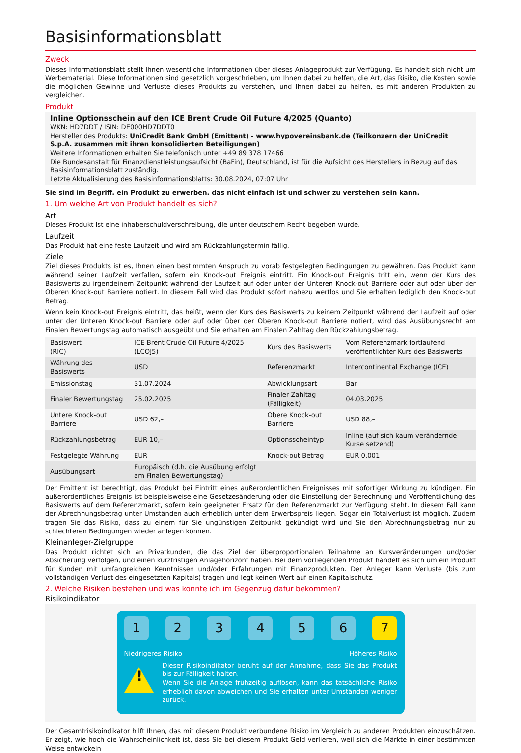Basisinformationsblatt
Zweck
Dieses Informationsblatt stellt Ihnen wesentliche Informationen über dieses Anlageprodukt zur Verfügung. Es handelt sich nicht um Werbematerial. Diese Informationen sind gesetzlich vorgeschrieben, um Ihnen dabei zu helfen, die Art, das Risiko, die Kosten sowie die möglichen Gewinne und Verluste dieses Produkts zu verstehen, und Ihnen dabei zu helfen, es mit anderen Produkten zu vergleichen.
Produkt
Inline Optionsschein auf den ICE Brent Crude Oil Future 4/2025 (Quanto)
WKN: HD7DDT / ISIN: DE000HD7DDT0
Hersteller des Produkts: UniCredit Bank GmbH (Emittent) - www.hypovereinsbank.de (Teilkonzern der UniCredit S.p.A. zusammen mit ihren konsolidierten Beteiligungen)
Weitere Informationen erhalten Sie telefonisch unter +49 89 378 17466
Die Bundesanstalt für Finanzdienstleistungsaufsicht (BaFin), Deutschland, ist für die Aufsicht des Herstellers in Bezug auf das Basisinformationsblatt zuständig.
Letzte Aktualisierung des Basisinformationsblatts: 30.08.2024, 07:07 Uhr
Sie sind im Begriff, ein Produkt zu erwerben, das nicht einfach ist und schwer zu verstehen sein kann.
1. Um welche Art von Produkt handelt es sich?
Art
Dieses Produkt ist eine Inhaberschuldverschreibung, die unter deutschem Recht begeben wurde.
Laufzeit
Das Produkt hat eine feste Laufzeit und wird am Rückzahlungstermin fällig.
Ziele
Ziel dieses Produkts ist es, Ihnen einen bestimmten Anspruch zu vorab festgelegten Bedingungen zu gewähren. Das Produkt kann während seiner Laufzeit verfallen, sofern ein Knock-out Ereignis eintritt. Ein Knock-out Ereignis tritt ein, wenn der Kurs des Basiswerts zu irgendeinem Zeitpunkt während der Laufzeit auf oder unter der Unteren Knock-out Barriere oder auf oder über der Oberen Knock-out Barriere notiert. In diesem Fall wird das Produkt sofort nahezu wertlos und Sie erhalten lediglich den Knock-out Betrag.
Wenn kein Knock-out Ereignis eintritt, das heißt, wenn der Kurs des Basiswerts zu keinem Zeitpunkt während der Laufzeit auf oder unter der Unteren Knock-out Barriere oder auf oder über der Oberen Knock-out Barriere notiert, wird das Ausübungsrecht am Finalen Bewertungstag automatisch ausgeübt und Sie erhalten am Finalen Zahltag den Rückzahlungsbetrag.
| Basiswert (RIC) | ICE Brent Crude Oil Future 4/2025 (LCOJ5) | Kurs des Basiswerts | Vom Referenzmark fortlaufend veröffentlichter Kurs des Basiswerts |
| Währung des Basiswerts | USD | Referenzmarkt | Intercontinental Exchange (ICE) |
| Emissionstag | 31.07.2024 | Abwicklungsart | Bar |
| Finaler Bewertungstag | 25.02.2025 | Finaler Zahltag (Fälligkeit) | 04.03.2025 |
| Untere Knock-out Barriere | USD 62,– | Obere Knock-out Barriere | USD 88,– |
| Rückzahlungsbetrag | EUR 10,– | Optionsscheintyp | Inline (auf sich kaum verändernde Kurse setzend) |
| Festgelegte Währung | EUR | Knock-out Betrag | EUR 0,001 |
| Ausübungsart | Europäisch (d.h. die Ausübung erfolgt am Finalen Bewertungstag) | | |
Der Emittent ist berechtigt, das Produkt bei Eintritt eines außerordentlichen Ereignisses mit sofortiger Wirkung zu kündigen. Ein außerordentliches Ereignis ist beispielsweise eine Gesetzesänderung oder die Einstellung der Berechnung und Veröffentlichung des Basiswerts auf dem Referenzmarkt, sofern kein geeigneter Ersatz für den Referenzmarkt zur Verfügung steht. In diesem Fall kann der Abrechnungsbetrag unter Umständen auch erheblich unter dem Erwerbspreis liegen. Sogar ein Totalverlust ist möglich. Zudem tragen Sie das Risiko, dass zu einem für Sie ungünstigen Zeitpunkt gekündigt wird und Sie den Abrechnungsbetrag nur zu schlechteren Bedingungen wieder anlegen können.
Kleinanleger-Zielgruppe
Das Produkt richtet sich an Privatkunden, die das Ziel der überproportionalen Teilnahme an Kursveränderungen und/oder Absicherung verfolgen, und einen kurzfristigen Anlagehorizont haben. Bei dem vorliegenden Produkt handelt es sich um ein Produkt für Kunden mit umfangreichen Kenntnissen und/oder Erfahrungen mit Finanzprodukten. Der Anleger kann Verluste (bis zum vollständigen Verlust des eingesetzten Kapitals) tragen und legt keinen Wert auf einen Kapitalschutz.
2. Welche Risiken bestehen und was könnte ich im Gegenzug dafür bekommen?
Risikoindikator
1 2 3 4 5 6 7
Niedrigeres Risiko Höheres Risiko
!
Dieser Risikoindikator beruht auf der Annahme, dass Sie das Produkt bis zur Fälligkeit halten.
Wenn Sie die Anlage frühzeitig auflösen, kann das tatsächliche Risiko erheblich davon abweichen und Sie erhalten unter Umständen weniger zurück.
Der Gesamtrisikoindikator hilft Ihnen, das mit diesem Produkt verbundene Risiko im Vergleich zu anderen Produkten einzuschätzen. Er zeigt, wie hoch die Wahrscheinlichkeit ist, dass Sie bei diesem Produkt Geld verlieren, weil sich die Märkte in einer bestimmten Weise entwickeln